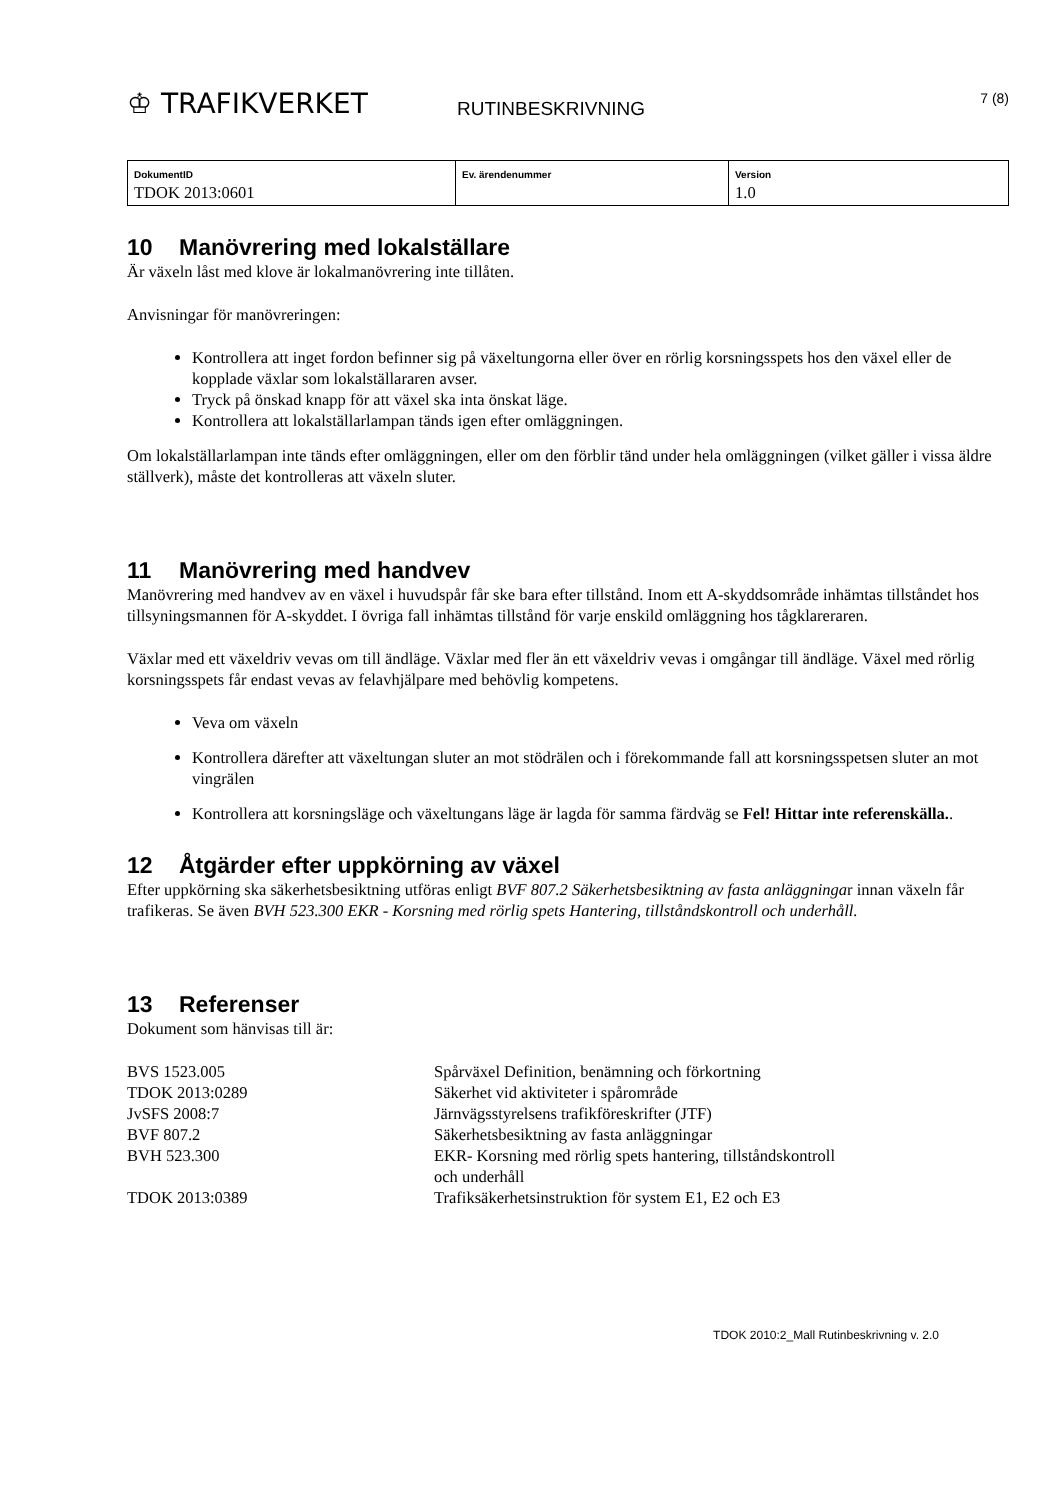♔ TRAFIKVERKET
RUTINBESKRIVNING
7 (8)
| DokumentID TDOK 2013:0601 | Ev. ärendenummer | Version 1.0 |
10 Manövrering med lokalställare
Är växeln låst med klove är lokalmanövrering inte tillåten.
Anvisningar för manövreringen:
Kontrollera att inget fordon befinner sig på växeltungorna eller över en rörlig korsningsspets hos den växel eller de kopplade växlar som lokalställararen avser.
Tryck på önskad knapp för att växel ska inta önskat läge.
Kontrollera att lokalställarlampan tänds igen efter omläggningen.
Om lokalställarlampan inte tänds efter omläggningen, eller om den förblir tänd under hela omläggningen (vilket gäller i vissa äldre ställverk), måste det kontrolleras att växeln sluter.
11 Manövrering med handvev
Manövrering med handvev av en växel i huvudspår får ske bara efter tillstånd. Inom ett A-skyddsområde inhämtas tillståndet hos tillsyningsmannen för A-skyddet. I övriga fall inhämtas tillstånd för varje enskild omläggning hos tågklareraren.
Växlar med ett växeldriv vevas om till ändläge. Växlar med fler än ett växeldriv vevas i omgångar till ändläge. Växel med rörlig korsningsspets får endast vevas av felavhjälpare med behövlig kompetens.
Veva om växeln
Kontrollera därefter att växeltungan sluter an mot stödrälen och i förekommande fall att korsningsspetsen sluter an mot vingrälen
Kontrollera att korsningsläge och växeltungans läge är lagda för samma färdväg se Fel! Hittar inte referenskälla..
12 Åtgärder efter uppkörning av växel
Efter uppkörning ska säkerhetsbesiktning utföras enligt BVF 807.2 Säkerhetsbesiktning av fasta anläggningar innan växeln får trafikeras. Se även BVH 523.300 EKR - Korsning med rörlig spets Hantering, tillståndskontroll och underhåll.
13 Referenser
Dokument som hänvisas till är:
| BVS 1523.005 | Spårväxel Definition, benämning och förkortning |
| TDOK 2013:0289 | Säkerhet vid aktiviteter i spårområde |
| JvSFS 2008:7 | Järnvägsstyrelsens trafikföreskrifter (JTF) |
| BVF 807.2 | Säkerhetsbesiktning av fasta anläggningar |
| BVH 523.300 | EKR- Korsning med rörlig spets hantering, tillståndskontroll och underhåll |
| TDOK 2013:0389 | Trafiksäkerhetsinstruktion för system E1, E2 och E3 |
TDOK 2010:2_Mall Rutinbeskrivning v. 2.0